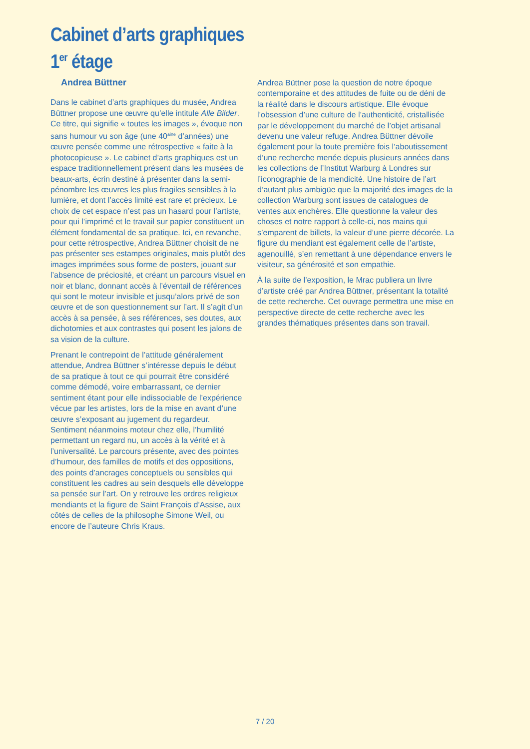Cabinet d’arts graphiques
1<sup>er</sup> étage
Andrea Büttner
Dans le cabinet d’arts graphiques du musée, Andrea Büttner propose une œuvre qu’elle intitule Alle Bilder. Ce titre, qui signifie « toutes les images », évoque non sans humour vu son âge (une 40<sup>aine</sup> d’années) une œuvre pensée comme une rétrospective « faite à la photocopieuse ». Le cabinet d’arts graphiques est un espace traditionnellement présent dans les musées de beaux-arts, écrin destiné à présenter dans la semi-pénombre les œuvres les plus fragiles sensibles à la lumière, et dont l’accès limité est rare et précieux. Le choix de cet espace n’est pas un hasard pour l’artiste, pour qui l’imprimé et le travail sur papier constituent un élément fondamental de sa pratique. Ici, en revanche, pour cette rétrospective, Andrea Büttner choisit de ne pas présenter ses estampes originales, mais plutôt des images imprimées sous forme de posters, jouant sur l’absence de préciosité, et créant un parcours visuel en noir et blanc, donnant accès à l’éventail de références qui sont le moteur invisible et jusqu’alors privé de son œuvre et de son questionnement sur l’art. Il s’agit d’un accès à sa pensée, à ses références, ses doutes, aux dichotomies et aux contrastes qui posent les jalons de sa vision de la culture.
Prenant le contrepoint de l’attitude généralement attendue, Andrea Büttner s’intéresse depuis le début de sa pratique à tout ce qui pourrait être considéré comme démodé, voire embarrassant, ce dernier sentiment étant pour elle indissociable de l’expérience vécue par les artistes, lors de la mise en avant d’une œuvre s’exposant au jugement du regardeur. Sentiment néanmoins moteur chez elle, l’humilité permettant un regard nu, un accès à la vérité et à l’universalité. Le parcours présente, avec des pointes d’humour, des familles de motifs et des oppositions, des points d’ancrages conceptuels ou sensibles qui constituent les cadres au sein desquels elle développe sa pensée sur l’art. On y retrouve les ordres religieux mendiants et la figure de Saint François d’Assise, aux côtés de celles de la philosophe Simone Weil, ou encore de l’auteure Chris Kraus.
Andrea Büttner pose la question de notre époque contemporaine et des attitudes de fuite ou de déni de la réalité dans le discours artistique. Elle évoque l’obsession d’une culture de l’authenticité, cristallisée par le développement du marché de l’objet artisanal devenu une valeur refuge. Andrea Büttner dévoile également pour la toute première fois l’aboutissement d’une recherche menée depuis plusieurs années dans les collections de l’Institut Warburg à Londres sur l’iconographie de la mendicité. Une histoire de l’art d’autant plus ambigüe que la majorité des images de la collection Warburg sont issues de catalogues de ventes aux enchères. Elle questionne la valeur des choses et notre rapport à celle-ci, nos mains qui s’emparent de billets, la valeur d’une pierre décorée. La figure du mendiant est également celle de l’artiste, agenouillé, s’en remettant à une dépendance envers le visiteur, sa générosité et son empathie.
À la suite de l’exposition, le Mrac publiera un livre d’artiste créé par Andrea Büttner, présentant la totalité de cette recherche. Cet ouvrage permettra une mise en perspective directe de cette recherche avec les grandes thématiques présentes dans son travail.
7 / 20